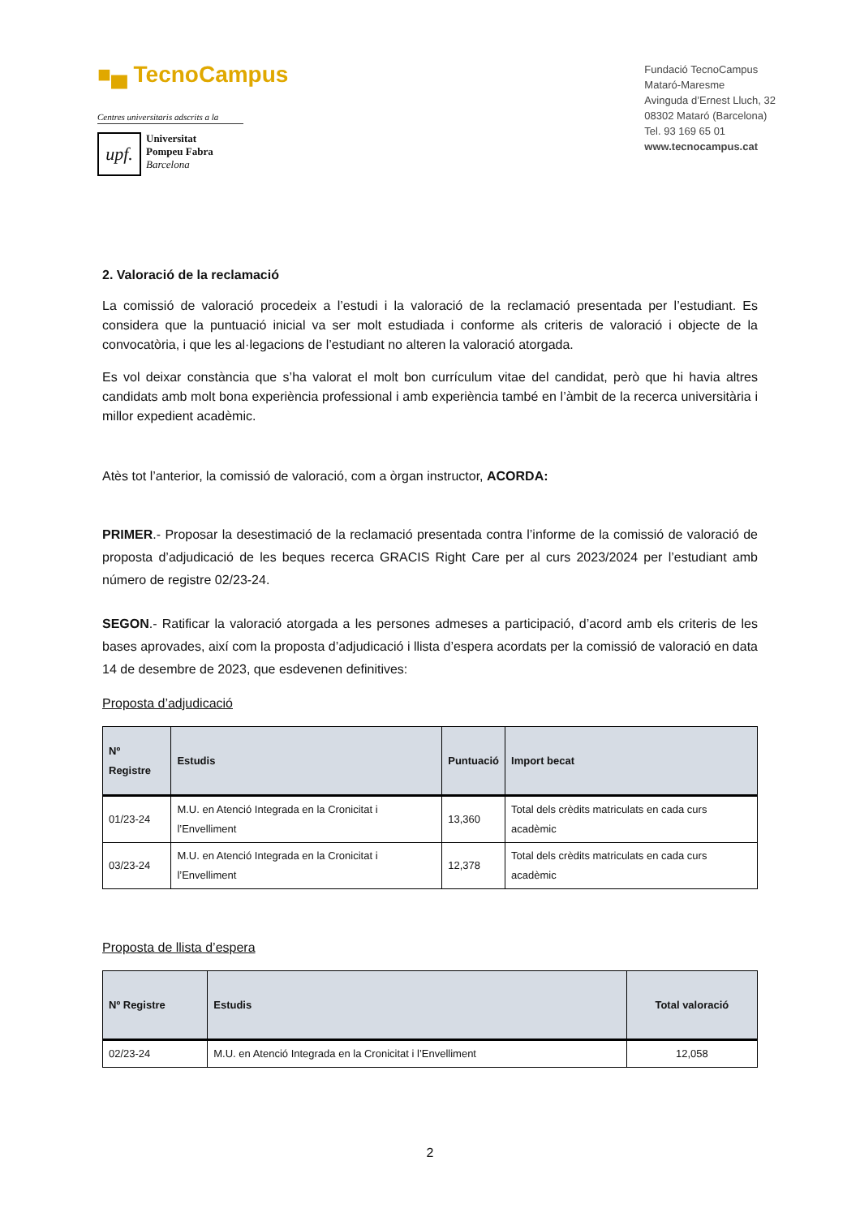■▄ TecnoCampus
Centres universitaris adscrits a la
upf.
Universitat
Pompeu Fabra
Barcelona
Fundació TecnoCampus
Mataró-Maresme
Avinguda d’Ernest Lluch, 32
08302 Mataró (Barcelona)
Tel. 93 169 65 01
www.tecnocampus.cat
2. Valoració de la reclamació
La comissió de valoració procedeix a l’estudi i la valoració de la reclamació presentada per l’estudiant. Es considera que la puntuació inicial va ser molt estudiada i conforme als criteris de valoració i objecte de la convocatòria, i que les al·legacions de l’estudiant no alteren la valoració atorgada.
Es vol deixar constància que s’ha valorat el molt bon currículum vitae del candidat, però que hi havia altres candidats amb molt bona experiència professional i amb experiència també en l’àmbit de la recerca universitària i millor expedient acadèmic.
Atès tot l’anterior, la comissió de valoració, com a òrgan instructor, ACORDA:
PRIMER.- Proposar la desestimació de la reclamació presentada contra l’informe de la comissió de valoració de proposta d’adjudicació de les beques recerca GRACIS Right Care per al curs 2023/2024 per l’estudiant amb número de registre 02/23-24.
SEGON.- Ratificar la valoració atorgada a les persones admeses a participació, d’acord amb els criteris de les bases aprovades, així com la proposta d’adjudicació i llista d’espera acordats per la comissió de valoració en data 14 de desembre de 2023, que esdevenen definitives:
Proposta d’adjudicació
| Nº Registre | Estudis | Puntuació | Import becat |
| --- | --- | --- | --- |
| 01/23-24 | M.U. en Atenció Integrada en la Cronicitat i l’Envelliment | 13,360 | Total dels crèdits matriculats en cada curs acadèmic |
| 03/23-24 | M.U. en Atenció Integrada en la Cronicitat i l’Envelliment | 12,378 | Total dels crèdits matriculats en cada curs acadèmic |
Proposta de llista d’espera
| Nº Registre | Estudis | Total valoració |
| --- | --- | --- |
| 02/23-24 | M.U. en Atenció Integrada en la Cronicitat i l’Envelliment | 12,058 |
2